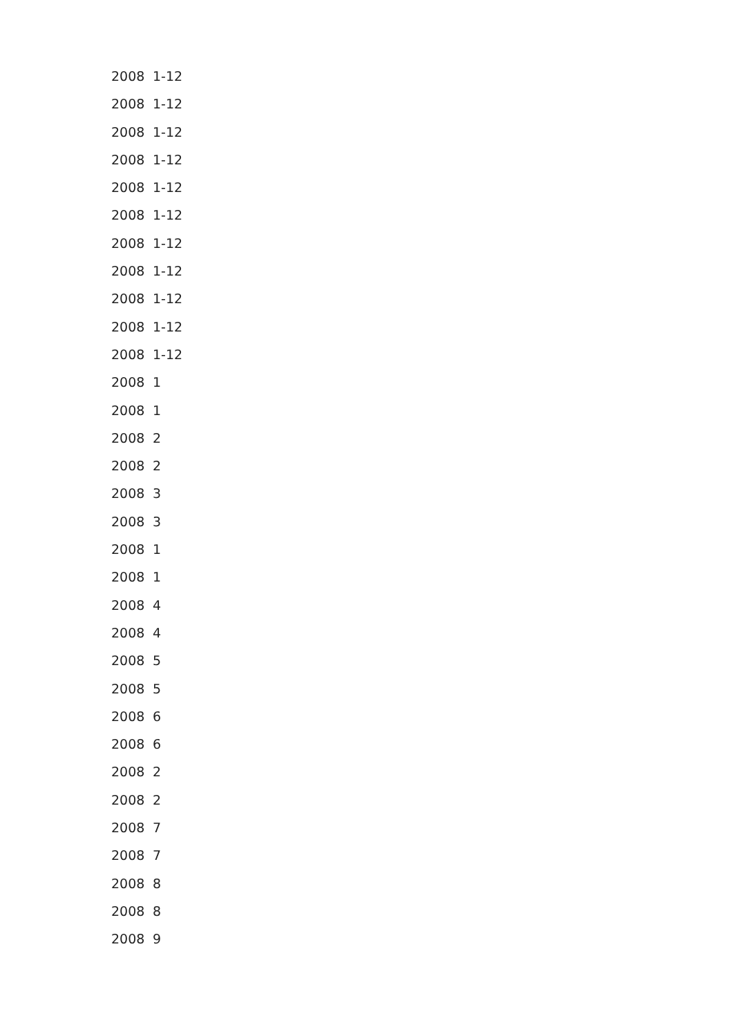2008 1-12
2008 1-12
2008 1-12
2008 1-12
2008 1-12
2008 1-12
2008 1-12
2008 1-12
2008 1-12
2008 1-12
2008 1-12
2008 1
2008 1
2008 2
2008 2
2008 3
2008 3
2008 1
2008 1
2008 4
2008 4
2008 5
2008 5
2008 6
2008 6
2008 2
2008 2
2008 7
2008 7
2008 8
2008 8
2008 9